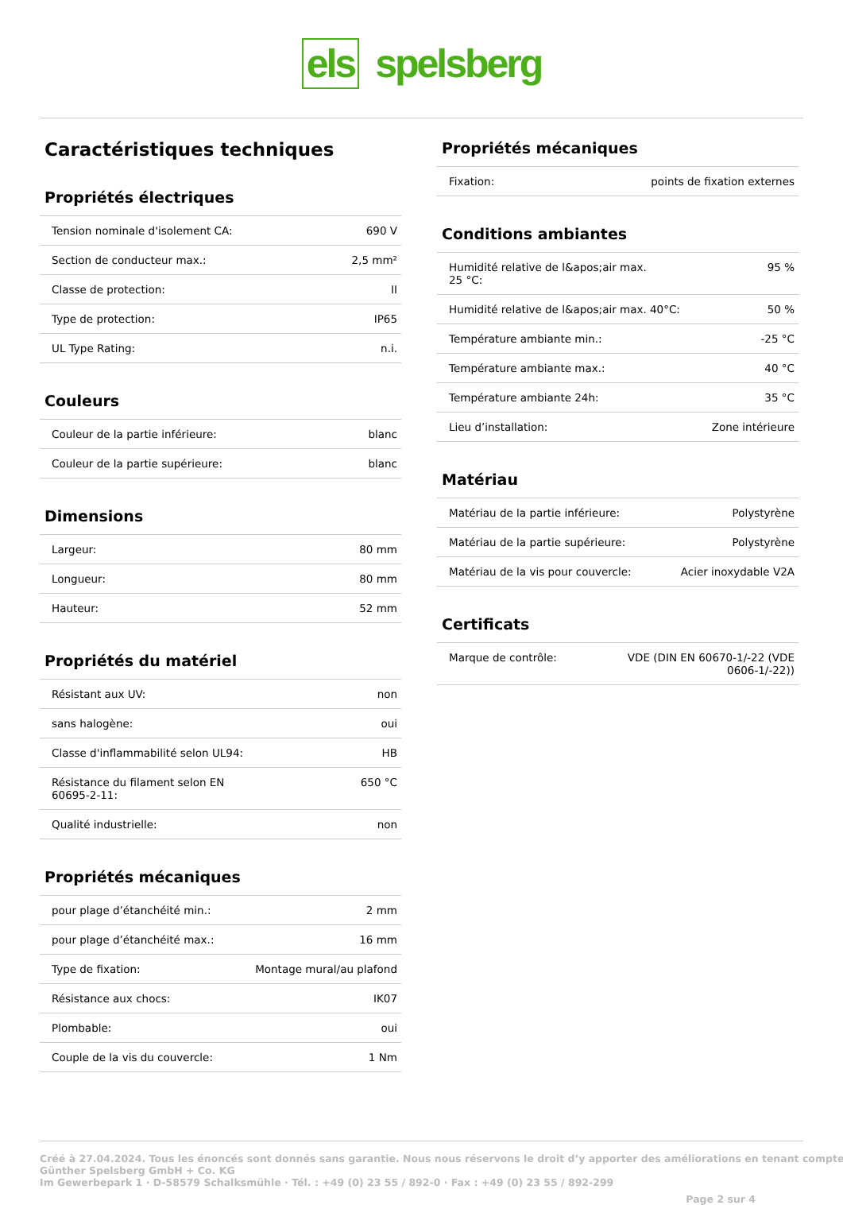els spelsberg
Caractéristiques techniques
Propriétés électriques
| Tension nominale d'isolement CA: | 690 V |
| Section de conducteur max.: | 2,5 mm² |
| Classe de protection: | II |
| Type de protection: | IP65 |
| UL Type Rating: | n.i. |
Couleurs
| Couleur de la partie inférieure: | blanc |
| Couleur de la partie supérieure: | blanc |
Dimensions
| Largeur: | 80 mm |
| Longueur: | 80 mm |
| Hauteur: | 52 mm |
Propriétés du matériel
| Résistant aux UV: | non |
| sans halogène: | oui |
| Classe d'inflammabilité selon UL94: | HB |
| Résistance du filament selon EN 60695-2-11: | 650 °C |
| Qualité industrielle: | non |
Propriétés mécaniques
| pour plage d’étanchéité min.: | 2 mm |
| pour plage d’étanchéité max.: | 16 mm |
| Type de fixation: | Montage mural/au plafond |
| Résistance aux chocs: | IK07 |
| Plombable: | oui |
| Couple de la vis du couvercle: | 1 Nm |
Propriétés mécaniques
| Fixation: | points de fixation externes |
Conditions ambiantes
| Humidité relative de l&apos;air max. 25 °C: | 95 % |
| Humidité relative de l&apos;air max. 40°C: | 50 % |
| Température ambiante min.: | -25 °C |
| Température ambiante max.: | 40 °C |
| Température ambiante 24h: | 35 °C |
| Lieu d’installation: | Zone intérieure |
Matériau
| Matériau de la partie inférieure: | Polystyrène |
| Matériau de la partie supérieure: | Polystyrène |
| Matériau de la vis pour couvercle: | Acier inoxydable V2A |
Certificats
| Marque de contrôle: | VDE (DIN EN 60670-1/-22 (VDE 0606-1/-22)) |
Créé à 27.04.2024. Tous les énoncés sont donnés sans garantie. Nous nous réservons le droit d’y apporter des améliorations en tenant compte
Günther Spelsberg GmbH + Co. KG
Im Gewerbepark 1 · D-58579 Schalksmühle · Tél. : +49 (0) 23 55 / 892-0 · Fax : +49 (0) 23 55 / 892-299
Page 2 sur 4